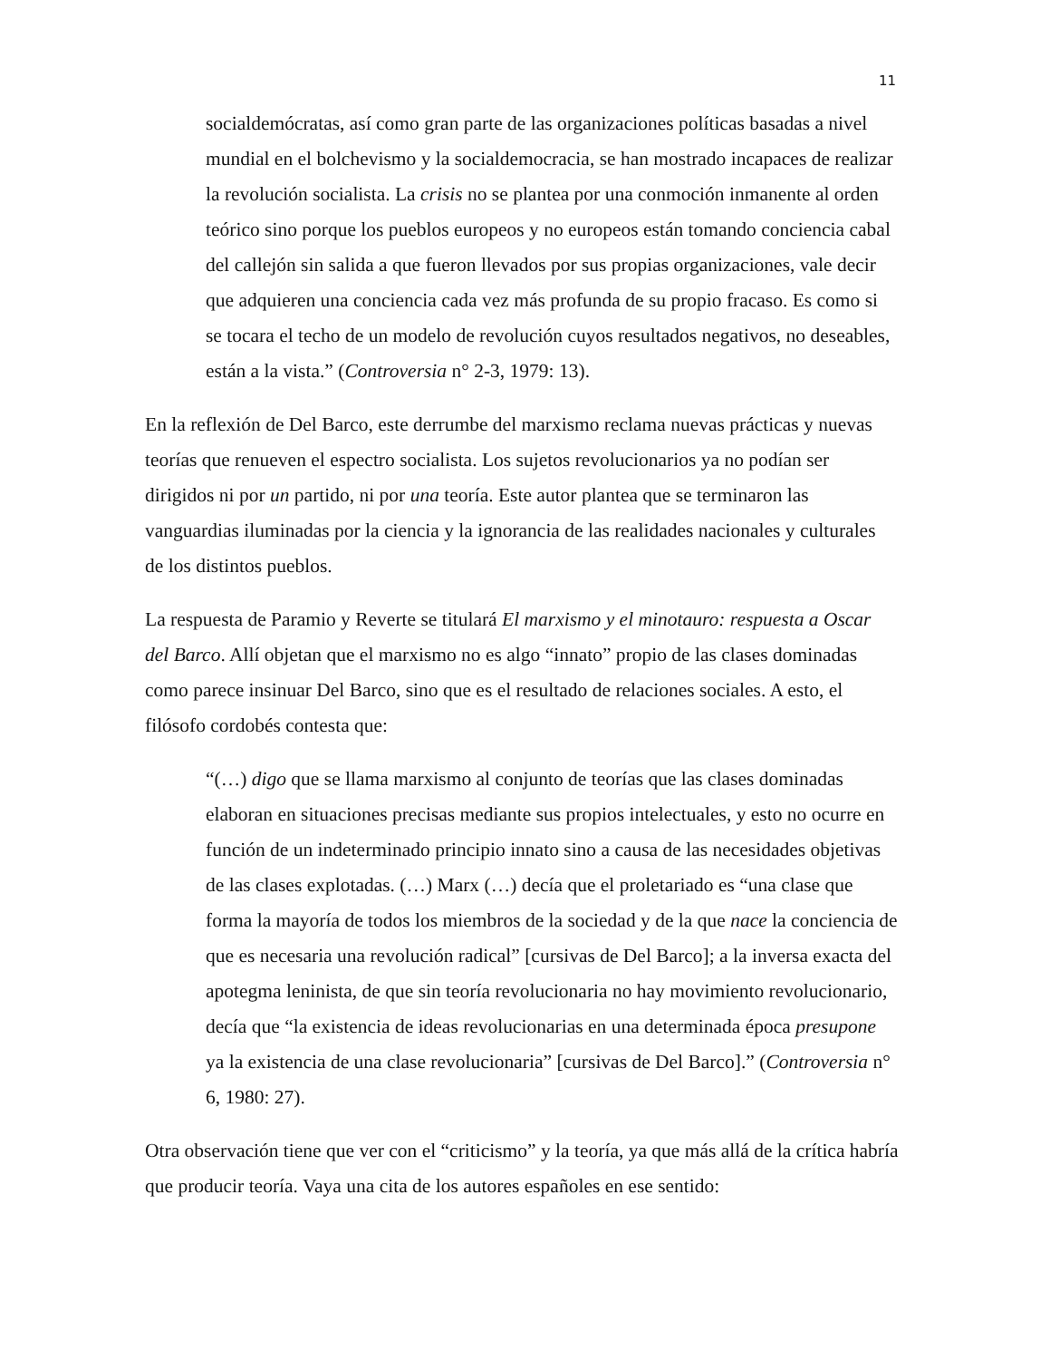11
socialdemócratas, así como gran parte de las organizaciones políticas basadas a nivel mundial en el bolchevismo y la socialdemocracia, se han mostrado incapaces de realizar la revolución socialista. La crisis no se plantea por una conmoción inmanente al orden teórico sino porque los pueblos europeos y no europeos están tomando conciencia cabal del callejón sin salida a que fueron llevados por sus propias organizaciones, vale decir que adquieren una conciencia cada vez más profunda de su propio fracaso. Es como si se tocara el techo de un modelo de revolución cuyos resultados negativos, no deseables, están a la vista.” (Controversia n° 2-3, 1979: 13).
En la reflexión de Del Barco, este derrumbe del marxismo reclama nuevas prácticas y nuevas teorías que renueven el espectro socialista. Los sujetos revolucionarios ya no podían ser dirigidos ni por un partido, ni por una teoría. Este autor plantea que se terminaron las vanguardias iluminadas por la ciencia y la ignorancia de las realidades nacionales y culturales de los distintos pueblos.
La respuesta de Paramio y Reverte se titulará El marxismo y el minotauro: respuesta a Oscar del Barco. Allí objetan que el marxismo no es algo “innato” propio de las clases dominadas como parece insinuar Del Barco, sino que es el resultado de relaciones sociales. A esto, el filósofo cordobés contesta que:
“(…) digo que se llama marxismo al conjunto de teorías que las clases dominadas elaboran en situaciones precisas mediante sus propios intelectuales, y esto no ocurre en función de un indeterminado principio innato sino a causa de las necesidades objetivas de las clases explotadas. (…) Marx (…) decía que el proletariado es “una clase que forma la mayoría de todos los miembros de la sociedad y de la que nace la conciencia de que es necesaria una revolución radical” [cursivas de Del Barco]; a la inversa exacta del apotegma leninista, de que sin teoría revolucionaria no hay movimiento revolucionario, decía que “la existencia de ideas revolucionarias en una determinada época presupone ya la existencia de una clase revolucionaria” [cursivas de Del Barco].” (Controversia n° 6, 1980: 27).
Otra observación tiene que ver con el “criticismo” y la teoría, ya que más allá de la crítica habría que producir teoría. Vaya una cita de los autores españoles en ese sentido: